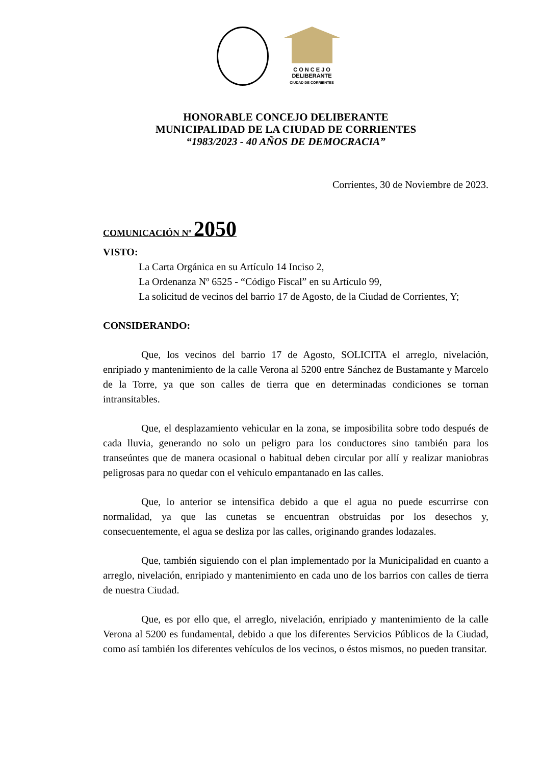C O N C E J O
DELIBERANTE
CIUDAD DE CORRIENTES
HONORABLE CONCEJO DELIBERANTE
MUNICIPALIDAD DE LA CIUDAD DE CORRIENTES
“1983/2023 - 40 AÑOS DE DEMOCRACIA”
Corrientes, 30 de Noviembre de 2023.
COMUNICACIÓN Nº 2050
VISTO:
La Carta Orgánica en su Artículo 14 Inciso 2,
La Ordenanza Nº 6525 - “Código Fiscal” en su Artículo 99,
La solicitud de vecinos del barrio 17 de Agosto, de la Ciudad de Corrientes, Y;
CONSIDERANDO:
Que, los vecinos del barrio 17 de Agosto, SOLICITA el arreglo, nivelación, enripiado y mantenimiento de la calle Verona al 5200 entre Sánchez de Bustamante y Marcelo de la Torre, ya que son calles de tierra que en determinadas condiciones se tornan intransitables.
Que, el desplazamiento vehicular en la zona, se imposibilita sobre todo después de cada lluvia, generando no solo un peligro para los conductores sino también para los transeúntes que de manera ocasional o habitual deben circular por allí y realizar maniobras peligrosas para no quedar con el vehículo empantanado en las calles.
Que, lo anterior se intensifica debido a que el agua no puede escurrirse con normalidad, ya que las cunetas se encuentran obstruidas por los desechos y, consecuentemente, el agua se desliza por las calles, originando grandes lodazales.
Que, también siguiendo con el plan implementado por la Municipalidad en cuanto a arreglo, nivelación, enripiado y mantenimiento en cada uno de los barrios con calles de tierra de nuestra Ciudad.
Que, es por ello que, el arreglo, nivelación, enripiado y mantenimiento de la calle Verona al 5200 es fundamental, debido a que los diferentes Servicios Públicos de la Ciudad, como así también los diferentes vehículos de los vecinos, o éstos mismos, no pueden transitar.